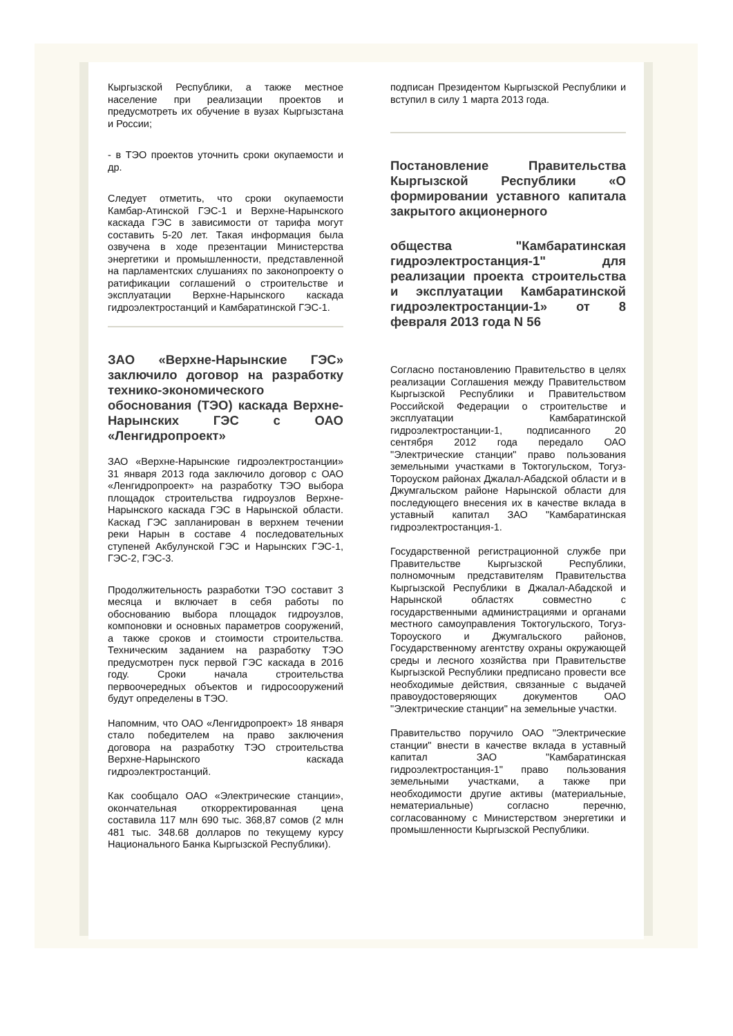Кыргызской Республики, а также местное население при реализации проектов и предусмотреть их обучение в вузах Кыргызстана и России;
- в ТЭО проектов уточнить сроки окупаемости и др.
Следует отметить, что сроки окупаемости Камбар-Атинской ГЭС-1 и Верхне-Нарынского каскада ГЭС в зависимости от тарифа могут составить 5-20 лет. Такая информация была озвучена в ходе презентации Министерства энергетики и промышленности, представленной на парламентских слушаниях по законопроекту о ратификации соглашений о строительстве и эксплуатации Верхне-Нарынского каскада гидроэлектростанций и Камбаратинской ГЭС-1.
ЗАО «Верхне-Нарынские ГЭС» заключило договор на разработку технико-экономического обоснования (ТЭО) каскада Верхне-Нарынских ГЭС с ОАО «Ленгидропроект»
ЗАО «Верхне-Нарынские гидроэлектростанции» 31 января 2013 года заключило договор с ОАО «Ленгидропроект» на разработку ТЭО выбора площадок строительства гидроузлов Верхне-Нарынского каскада ГЭС в Нарынской области. Каскад ГЭС запланирован в верхнем течении реки Нарын в составе 4 последовательных ступеней Акбулунской ГЭС и Нарынских ГЭС-1, ГЭС-2, ГЭС-3.
Продолжительность разработки ТЭО составит 3 месяца и включает в себя работы по обоснованию выбора площадок гидроузлов, компоновки и основных параметров сооружений, а также сроков и стоимости строительства. Техническим заданием на разработку ТЭО предусмотрен пуск первой ГЭС каскада в 2016 году. Сроки начала строительства первоочередных объектов и гидросооружений будут определены в ТЭО.
Напомним, что ОАО «Ленгидропроект» 18 января стало победителем на право заключения договора на разработку ТЭО строительства Верхне-Нарынского каскада гидроэлектростанций.
Как сообщало ОАО «Электрические станции», окончательная откорректированная цена составила 117 млн 690 тыс. 368,87 сомов (2 млн 481 тыс. 348.68 долларов по текущему курсу Национального Банка Кыргызской Республики).
подписан Президентом Кыргызской Республики и вступил в силу 1 марта 2013 года.
Постановление Правительства Кыргызской Республики «О формировании уставного капитала закрытого акционерного
общества "Камбаратинская гидроэлектростанция-1" для реализации проекта строительства и эксплуатации Камбаратинской гидроэлектростанции-1» от 8 февраля 2013 года N 56
Согласно постановлению Правительство в целях реализации Соглашения между Правительством Кыргызской Республики и Правительством Российской Федерации о строительстве и эксплуатации Камбаратинской гидроэлектростанции-1, подписанного 20 сентября 2012 года передало ОАО "Электрические станции" право пользования земельными участками в Токтогульском, Тогуз-Тороуском районах Джалал-Абадской области и в Джумгальском районе Нарынской области для последующего внесения их в качестве вклада в уставный капитал ЗАО "Камбаратинская гидроэлектростанция-1.
Государственной регистрационной службе при Правительстве Кыргызской Республики, полномочным представителям Правительства Кыргызской Республики в Джалал-Абадской и Нарынской областях совместно с государственными администрациями и органами местного самоуправления Токтогульского, Тогуз-Тороуского и Джумгальского районов, Государственному агентству охраны окружающей среды и лесного хозяйства при Правительстве Кыргызской Республики предписано провести все необходимые действия, связанные с выдачей правоудостоверяющих документов ОАО "Электрические станции" на земельные участки.
Правительство поручило ОАО "Электрические станции" внести в качестве вклада в уставный капитал ЗАО "Камбаратинская гидроэлектростанция-1" право пользования земельными участками, а также при необходимости другие активы (материальные, нематериальные) согласно перечню, согласованному с Министерством энергетики и промышленности Кыргызской Республики.